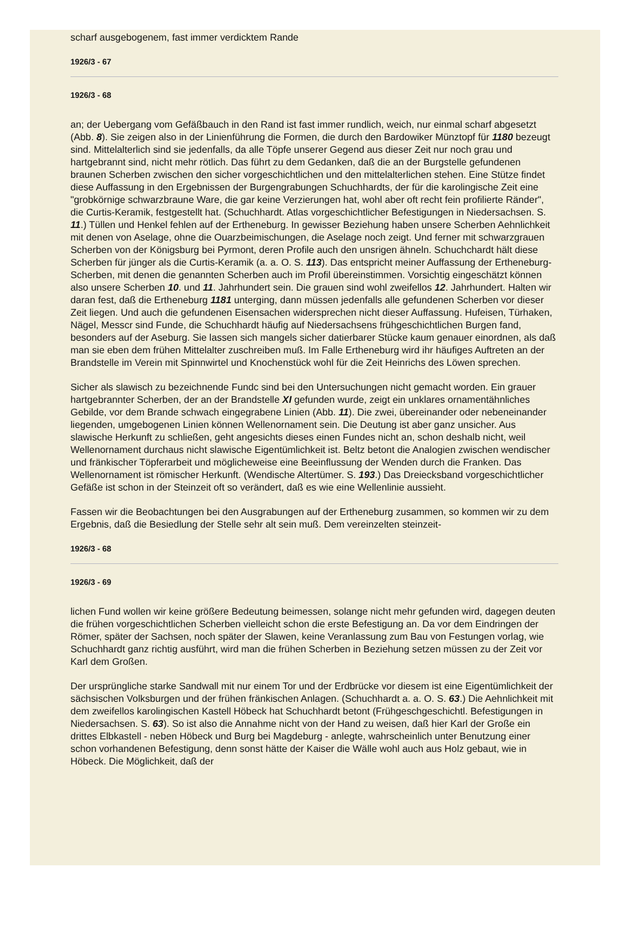scharf ausgebogenem, fast immer verdicktem Rande
1926/3 - 67
1926/3 - 68
an; der Uebergang vom Gefäßbauch in den Rand ist fast immer rundlich, weich, nur einmal scharf abgesetzt (Abb. 8). Sie zeigen also in der Linienführung die Formen, die durch den Bardowiker Münztopf für 1180 bezeugt sind. Mittelalterlich sind sie jedenfalls, da alle Töpfe unserer Gegend aus dieser Zeit nur noch grau und hartgebrannt sind, nicht mehr rötlich. Das führt zu dem Gedanken, daß die an der Burgstelle gefundenen braunen Scherben zwischen den sicher vorgeschichtlichen und den mittelalterlichen stehen. Eine Stütze findet diese Auffassung in den Ergebnissen der Burgengrabungen Schuchhardts, der für die karolingische Zeit eine "grobkörnige schwarzbraune Ware, die gar keine Verzierungen hat, wohl aber oft recht fein profilierte Ränder", die Curtis-Keramik, festgestellt hat. (Schuchhardt. Atlas vorgeschichtlicher Befestigungen in Niedersachsen. S. 11.) Tüllen und Henkel fehlen auf der Ertheneburg. In gewisser Beziehung haben unsere Scherben Aehnlichkeit mit denen von Aselage, ohne die Ouarzbeimischungen, die Aselage noch zeigt. Und ferner mit schwarzgrauen Scherben von der Königsburg bei Pyrmont, deren Profile auch den unsrigen ähneln. Schuchchardt hält diese Scherben für jünger als die Curtis-Keramik (a. a. O. S. 113). Das entspricht meiner Auffassung der Ertheneburg-Scherben, mit denen die genannten Scherben auch im Profil übereinstimmen. Vorsichtig eingeschätzt können also unsere Scherben 10. und 11. Jahrhundert sein. Die grauen sind wohl zweifellos 12. Jahrhundert. Halten wir daran fest, daß die Ertheneburg 1181 unterging, dann müssen jedenfalls alle gefundenen Scherben vor dieser Zeit liegen. Und auch die gefundenen Eisensachen widersprechen nicht dieser Auffassung. Hufeisen, Türhaken, Nägel, Messcr sind Funde, die Schuchhardt häufig auf Niedersachsens frühgeschichtlichen Burgen fand, besonders auf der Aseburg. Sie lassen sich mangels sicher datierbarer Stücke kaum genauer einordnen, als daß man sie eben dem frühen Mittelalter zuschreiben muß. Im Falle Ertheneburg wird ihr häufiges Auftreten an der Brandstelle im Verein mit Spinnwirtel und Knochenstück wohl für die Zeit Heinrichs des Löwen sprechen.
Sicher als slawisch zu bezeichnende Fundc sind bei den Untersuchungen nicht gemacht worden. Ein grauer hartgebrannter Scherben, der an der Brandstelle XI gefunden wurde, zeigt ein unklares ornamentähnliches Gebilde, vor dem Brande schwach eingegrabene Linien (Abb. 11). Die zwei, übereinander oder nebeneinander liegenden, umgebogenen Linien können Wellenornament sein. Die Deutung ist aber ganz unsicher. Aus slawische Herkunft zu schließen, geht angesichts dieses einen Fundes nicht an, schon deshalb nicht, weil Wellenornament durchaus nicht slawische Eigentümlichkeit ist. Beltz betont die Analogien zwischen wendischer und fränkischer Töpferarbeit und möglicheweise eine Beeinflussung der Wenden durch die Franken. Das Wellenornament ist römischer Herkunft. (Wendische Altertümer. S. 193.) Das Dreiecksband vorgeschichtlicher Gefäße ist schon in der Steinzeit oft so verändert, daß es wie eine Wellenlinie aussieht.
Fassen wir die Beobachtungen bei den Ausgrabungen auf der Ertheneburg zusammen, so kommen wir zu dem Ergebnis, daß die Besiedlung der Stelle sehr alt sein muß. Dem vereinzelten steinzeit-
1926/3 - 68
1926/3 - 69
lichen Fund wollen wir keine größere Bedeutung beimessen, solange nicht mehr gefunden wird, dagegen deuten die frühen vorgeschichtlichen Scherben vielleicht schon die erste Befestigung an. Da vor dem Eindringen der Römer, später der Sachsen, noch später der Slawen, keine Veranlassung zum Bau von Festungen vorlag, wie Schuchhardt ganz richtig ausführt, wird man die frühen Scherben in Beziehung setzen müssen zu der Zeit vor Karl dem Großen.
Der ursprüngliche starke Sandwall mit nur einem Tor und der Erdbrücke vor diesem ist eine Eigentümlichkeit der sächsischen Volksburgen und der frühen fränkischen Anlagen. (Schuchhardt a. a. O. S. 63.) Die Aehnlichkeit mit dem zweifellos karolingischen Kastell Höbeck hat Schuchhardt betont (Frühgeschgeschichtl. Befestigungen in Niedersachsen. S. 63). So ist also die Annahme nicht von der Hand zu weisen, daß hier Karl der Große ein drittes Elbkastell - neben Höbeck und Burg bei Magdeburg - anlegte, wahrscheinlich unter Benutzung einer schon vorhandenen Befestigung, denn sonst hätte der Kaiser die Wälle wohl auch aus Holz gebaut, wie in Höbeck. Die Möglichkeit, daß der